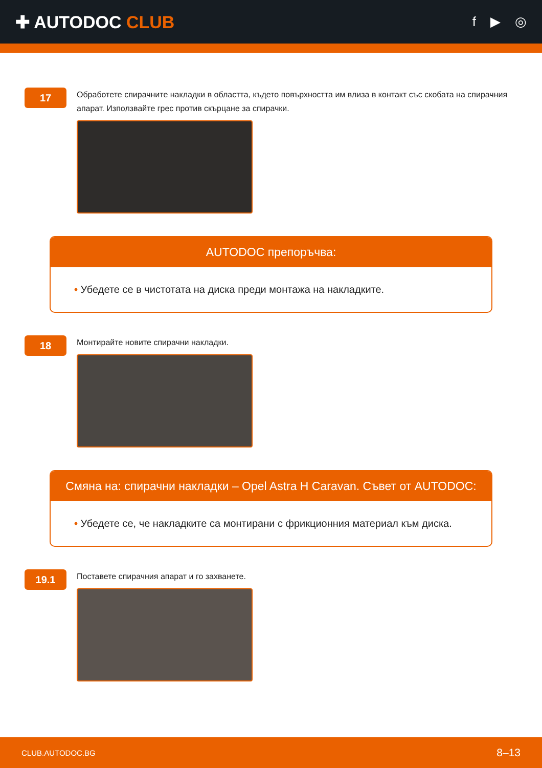✚ AUTODOC CLUB
f ▶ ◎
17
Обработете спирачните накладки в областта, където повърхността им влиза в контакт със скобата на спирачния апарат. Използвайте грес против скърцане за спирачки.
AUTODOC препоръчва:
• Убедете се в чистотата на диска преди монтажа на накладките.
18
Монтирайте новите спирачни накладки.
Смяна на: спирачни накладки – Opel Astra H Caravan. Съвет от AUTODOC:
• Убедете се, че накладките са монтирани с фрикционния материал към диска.
19.1
Поставете спирачния апарат и го захванете.
CLUB.AUTODOC.BG 8–13